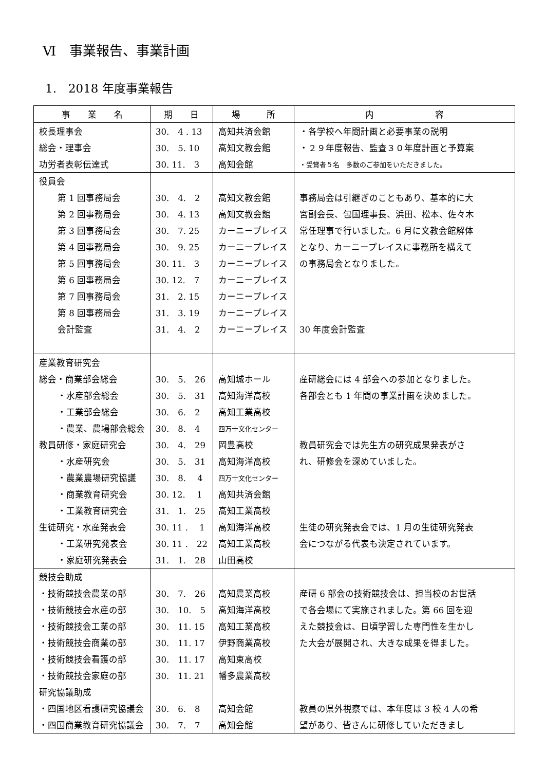Ⅵ　事業報告、事業計画
1.　2018 年度事業報告
| 事 業 名 | 期 日 | 場 所 | 内 容 |
| --- | --- | --- | --- |
| 校長理事会 | 30. 4 . 13 | 高知共済会館 | ・各学校へ年間計画と必要事業の説明 |
| 総会・理事会 | 30. 5. 10 | 高知文教会館 | ・２９年度報告、監査３０年度計画と予算案 |
| 功労者表彰伝達式 | 30. 11. 3 | 高知会館 | ・受賞者５名 多数のご参加をいただきました。 |
| 役員会 | | | |
| 第 1 回事務局会 | 30. 4. 2 | 高知文教会館 | 事務局会は引継ぎのこともあり、基本的に大 |
| 第 2 回事務局会 | 30. 4. 13 | 高知文教会館 | 宮副会長、包国理事長、浜田、松本、佐々木 |
| 第 3 回事務局会 | 30. 7. 25 | カーニープレイス | 常任理事で行いました。6 月に文教会館解体 |
| 第 4 回事務局会 | 30. 9. 25 | カーニープレイス | となり、カーニープレイスに事務所を構えて |
| 第 5 回事務局会 | 30. 11. 3 | カーニープレイス | の事務局会となりました。 |
| 第 6 回事務局会 | 30. 12. 7 | カーニープレイス | |
| 第 7 回事務局会 | 31. 2. 15 | カーニープレイス | |
| 第 8 回事務局会 | 31. 3. 19 | カーニープレイス | |
| 会計監査 | 31. 4. 2 | カーニープレイス | 30 年度会計監査 |
| 産業教育研究会 | | | |
| 総会・商業部会総会 | 30. 5. 26 | 高知城ホール | 産研総会には 4 部会への参加となりました。 |
| ・水産部会総会 | 30. 5. 31 | 高知海洋高校 | 各部会とも 1 年間の事業計画を決めました。 |
| ・工業部会総会 | 30. 6. 2 | 高知工業高校 | |
| ・農業、農場部会総会 | 30. 8. 4 | 四万十文化センター | |
| 教員研修・家庭研究会 | 30. 4. 29 | 岡豊高校 | 教員研究会では先生方の研究成果発表がさ |
| ・水産研究会 | 30. 5. 31 | 高知海洋高校 | れ、研修会を深めていました。 |
| ・農業農場研究協議 | 30. 8. 4 | 四万十文化センター | |
| ・商業教育研究会 | 30. 12. 1 | 高知共済会館 | |
| ・工業教育研究会 | 31. 1. 25 | 高知工業高校 | |
| 生徒研究・水産発表会 | 30. 11 . 1 | 高知海洋高校 | 生徒の研究発表会では、1 月の生徒研究発表 |
| ・工業研究発表会 | 30. 11 . 22 | 高知工業高校 | 会につながる代表も決定されています。 |
| ・家庭研究発表会 | 31. 1. 28 | 山田高校 | |
| 競技会助成 | | | |
| ・技術競技会農業の部 | 30. 7. 26 | 高知農業高校 | 産研 6 部会の技術競技会は、担当校のお世話 |
| ・技術競技会水産の部 | 30. 10. 5 | 高知海洋高校 | で各会場にて実施されました。第 66 回を迎 |
| ・技術競技会工業の部 | 30. 11. 15 | 高知工業高校 | えた競技会は、日頃学習した専門性を生かし |
| ・技術競技会商業の部 | 30. 11. 17 | 伊野商業高校 | た大会が展開され、大きな成果を得ました。 |
| ・技術競技会看護の部 | 30. 11. 17 | 高知東高校 | |
| ・技術競技会家庭の部 | 30. 11. 21 | 幡多農業高校 | |
| 研究協議助成 | | | |
| ・四国地区看護研究協議会 | 30. 6. 8 | 高知会館 | 教員の県外視察では、本年度は 3 校 4 人の希 |
| ・四国商業教育研究協議会 | 30. 7. 7 | 高知会館 | 望があり、皆さんに研修していただきまし |